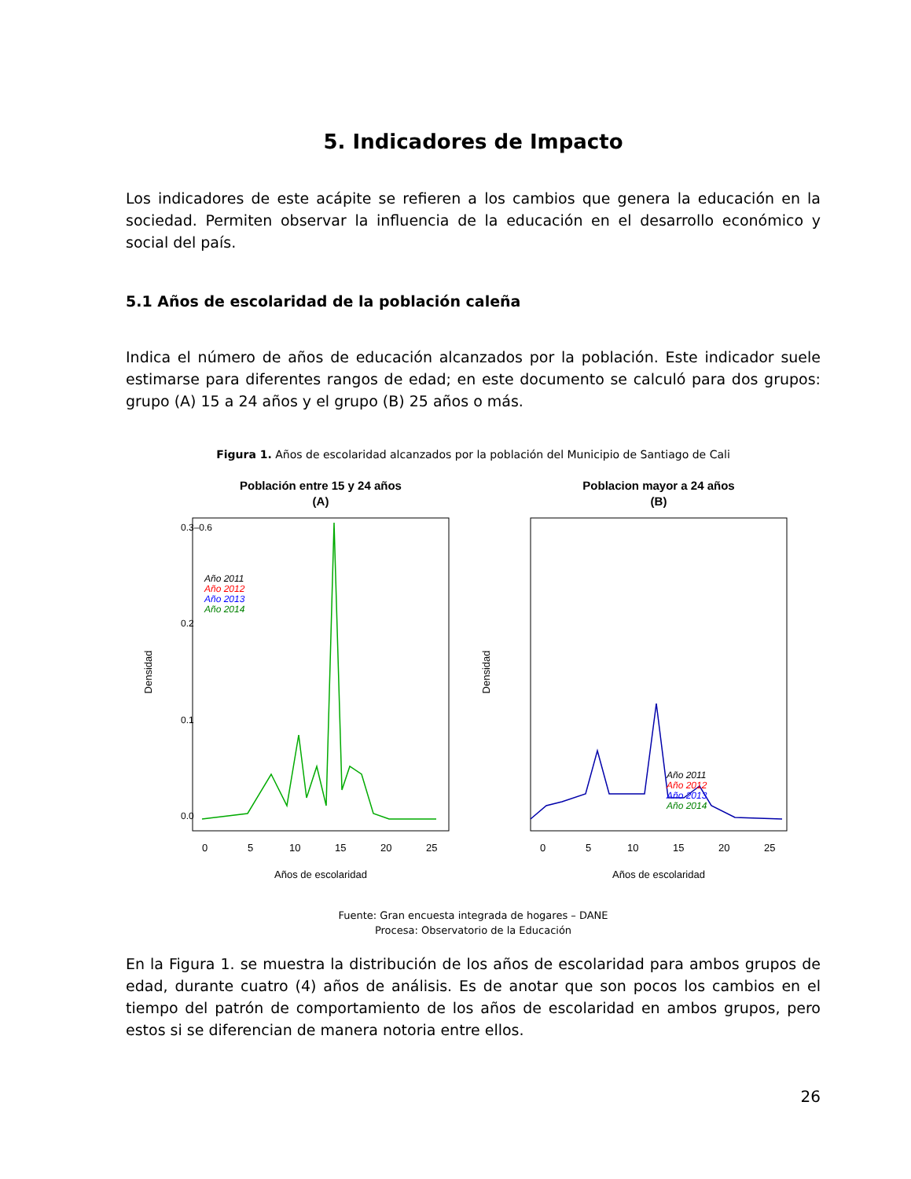5. Indicadores de Impacto
Los indicadores de este acápite se refieren a los cambios que genera la educación en la sociedad. Permiten observar la influencia de la educación en el desarrollo económico y social del país.
5.1 Años de escolaridad de la población caleña
Indica el número de años de educación alcanzados por la población. Este indicador suele estimarse para diferentes rangos de edad; en este documento se calculó para dos grupos: grupo (A) 15 a 24 años y el grupo (B) 25 años o más.
Figura 1. Años de escolaridad alcanzados por la población del Municipio de Santiago de Cali
Población entre 15 y 24 años
(A)
Densidad
0.0
0.1
0.2
0.3–0.6
Año 2011
Año 2012
Año 2013
Año 2014
0
5
10
15
20
25
Años de escolaridad
Poblacion mayor a 24 años
(B)
Densidad
Año 2011
Año 2012
Año 2013
Año 2014
0
5
10
15
20
25
Años de escolaridad
Fuente: Gran encuesta integrada de hogares – DANE
Procesa: Observatorio de la Educación
En la Figura 1. se muestra la distribución de los años de escolaridad para ambos grupos de edad, durante cuatro (4) años de análisis. Es de anotar que son pocos los cambios en el tiempo del patrón de comportamiento de los años de escolaridad en ambos grupos, pero estos si se diferencian de manera notoria entre ellos.
26